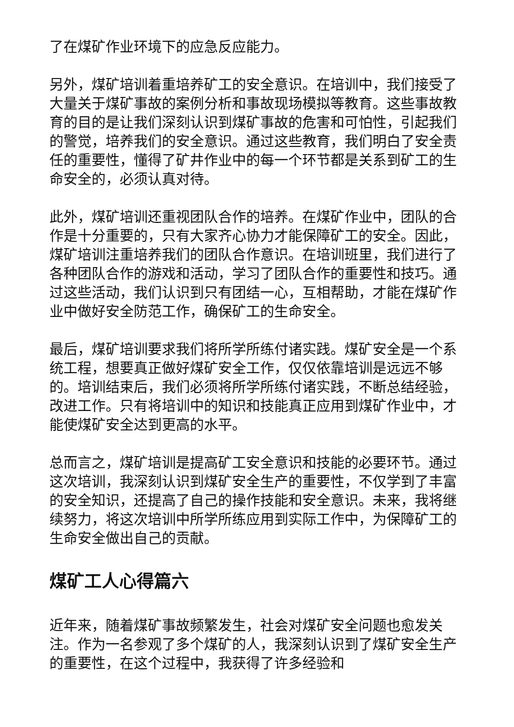了在煤矿作业环境下的应急反应能力。
另外，煤矿培训着重培养矿工的安全意识。在培训中，我们接受了大量关于煤矿事故的案例分析和事故现场模拟等教育。这些事故教育的目的是让我们深刻认识到煤矿事故的危害和可怕性，引起我们的警觉，培养我们的安全意识。通过这些教育，我们明白了安全责任的重要性，懂得了矿井作业中的每一个环节都是关系到矿工的生命安全的，必须认真对待。
此外，煤矿培训还重视团队合作的培养。在煤矿作业中，团队的合作是十分重要的，只有大家齐心协力才能保障矿工的安全。因此，煤矿培训注重培养我们的团队合作意识。在培训班里，我们进行了各种团队合作的游戏和活动，学习了团队合作的重要性和技巧。通过这些活动，我们认识到只有团结一心，互相帮助，才能在煤矿作业中做好安全防范工作，确保矿工的生命安全。
最后，煤矿培训要求我们将所学所练付诸实践。煤矿安全是一个系统工程，想要真正做好煤矿安全工作，仅仅依靠培训是远远不够的。培训结束后，我们必须将所学所练付诸实践，不断总结经验，改进工作。只有将培训中的知识和技能真正应用到煤矿作业中，才能使煤矿安全达到更高的水平。
总而言之，煤矿培训是提高矿工安全意识和技能的必要环节。通过这次培训，我深刻认识到煤矿安全生产的重要性，不仅学到了丰富的安全知识，还提高了自己的操作技能和安全意识。未来，我将继续努力，将这次培训中所学所练应用到实际工作中，为保障矿工的生命安全做出自己的贡献。
煤矿工人心得篇六
近年来，随着煤矿事故频繁发生，社会对煤矿安全问题也愈发关注。作为一名参观了多个煤矿的人，我深刻认识到了煤矿安全生产的重要性，在这个过程中，我获得了许多经验和